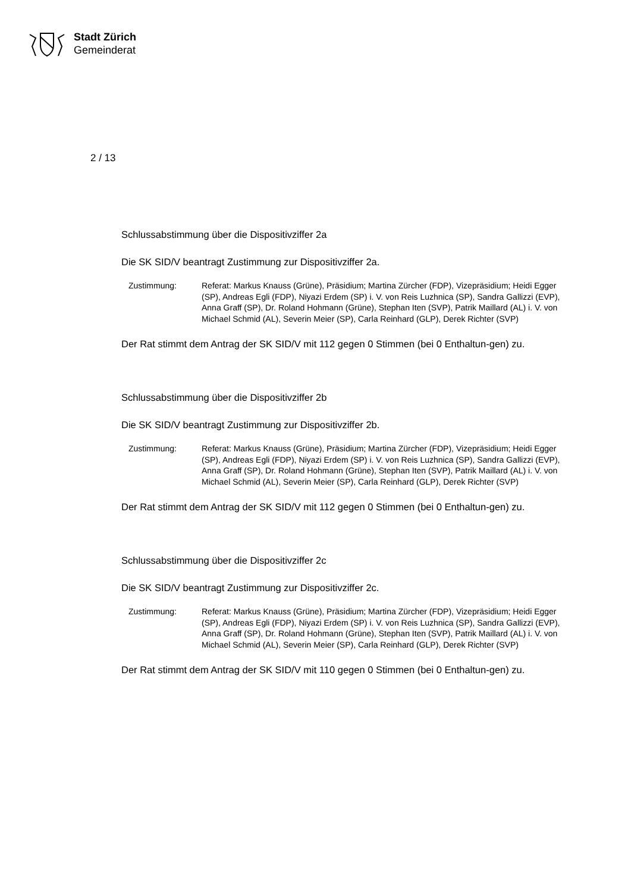Stadt Zürich
Gemeinderat
2 / 13
Schlussabstimmung über die Dispositivziffer 2a
Die SK SID/V beantragt Zustimmung zur Dispositivziffer 2a.
Zustimmung: Referat: Markus Knauss (Grüne), Präsidium; Martina Zürcher (FDP), Vizepräsidium; Heidi Egger (SP), Andreas Egli (FDP), Niyazi Erdem (SP) i. V. von Reis Luzhnica (SP), Sandra Gallizzi (EVP), Anna Graff (SP), Dr. Roland Hohmann (Grüne), Stephan Iten (SVP), Patrik Maillard (AL) i. V. von Michael Schmid (AL), Severin Meier (SP), Carla Reinhard (GLP), Derek Richter (SVP)
Der Rat stimmt dem Antrag der SK SID/V mit 112 gegen 0 Stimmen (bei 0 Enthaltun-gen) zu.
Schlussabstimmung über die Dispositivziffer 2b
Die SK SID/V beantragt Zustimmung zur Dispositivziffer 2b.
Zustimmung: Referat: Markus Knauss (Grüne), Präsidium; Martina Zürcher (FDP), Vizepräsidium; Heidi Egger (SP), Andreas Egli (FDP), Niyazi Erdem (SP) i. V. von Reis Luzhnica (SP), Sandra Gallizzi (EVP), Anna Graff (SP), Dr. Roland Hohmann (Grüne), Stephan Iten (SVP), Patrik Maillard (AL) i. V. von Michael Schmid (AL), Severin Meier (SP), Carla Reinhard (GLP), Derek Richter (SVP)
Der Rat stimmt dem Antrag der SK SID/V mit 112 gegen 0 Stimmen (bei 0 Enthaltun-gen) zu.
Schlussabstimmung über die Dispositivziffer 2c
Die SK SID/V beantragt Zustimmung zur Dispositivziffer 2c.
Zustimmung: Referat: Markus Knauss (Grüne), Präsidium; Martina Zürcher (FDP), Vizepräsidium; Heidi Egger (SP), Andreas Egli (FDP), Niyazi Erdem (SP) i. V. von Reis Luzhnica (SP), Sandra Gallizzi (EVP), Anna Graff (SP), Dr. Roland Hohmann (Grüne), Stephan Iten (SVP), Patrik Maillard (AL) i. V. von Michael Schmid (AL), Severin Meier (SP), Carla Reinhard (GLP), Derek Richter (SVP)
Der Rat stimmt dem Antrag der SK SID/V mit 110 gegen 0 Stimmen (bei 0 Enthaltun-gen) zu.